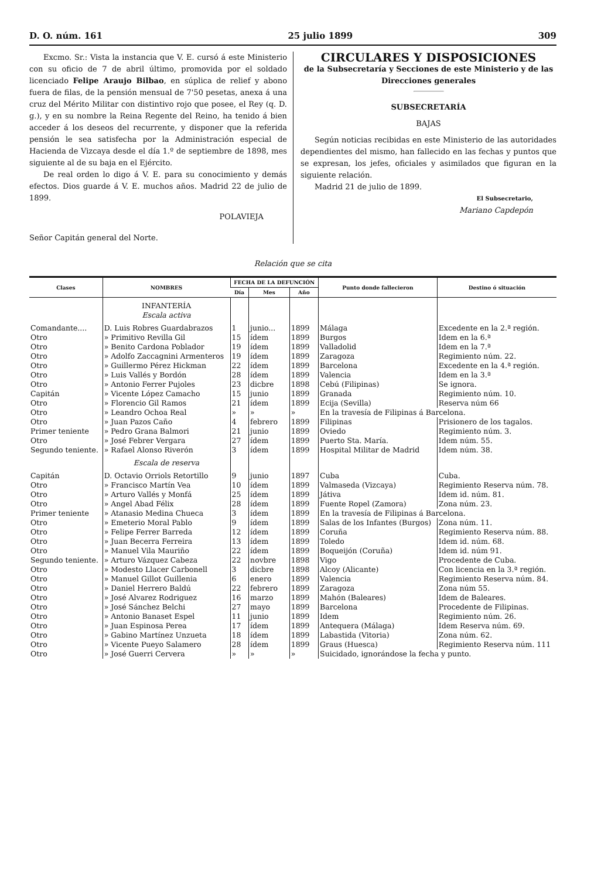D. O. núm. 161 25 julio 1899 309
Excmo. Sr.: Vista la instancia que V. E. cursó á este Ministerio con su oficio de 7 de abril último, promovida por el soldado licenciado Felipe Araujo Bilbao, en súplica de relief y abono fuera de filas, de la pensión mensual de 7'50 pesetas, anexa á una cruz del Mérito Militar con distintivo rojo que posee, el Rey (q. D. g.), y en su nombre la Reina Regente del Reino, ha tenido á bien acceder á los deseos del recurrente, y disponer que la referida pensión le sea satisfecha por la Administración especial de Hacienda de Vizcaya desde el día 1.º de septiembre de 1898, mes siguiente al de su baja en el Ejército.
De real orden lo digo á V. E. para su conocimiento y demás efectos. Dios guarde á V. E. muchos años. Madrid 22 de julio de 1899.
POLAVIEJA
Señor Capitán general del Norte.
CIRCULARES Y DISPOSICIONES
de la Subsecretaría y Secciones de este Ministerio y de las Direcciones generales
SUBSECRETARÍA
BAJAS
Según noticias recibidas en este Ministerio de las autoridades dependientes del mismo, han fallecido en las fechas y puntos que se expresan, los jefes, oficiales y asimilados que figuran en la siguiente relación.
Madrid 21 de julio de 1899.
El Subsecretario,
Mariano Capdepón
Relación que se cita
| Clases | NOMBRES | FECHA DE LA DEFUNCIÓN | | | Punto donde fallecieron | Destino ó situación |
| --- | --- | --- | --- | --- | --- | --- |
| | | Día | Mes | Año | | |
| | INFANTERÍA Escala activa | | | | | |
| Comandante.... | D. Luis Robres Guardabrazos | 1 | junio... | 1899 | Málaga | Excedente en la 2.ª región. |
| Otro | » Primitivo Revilla Gil | 15 | ídem | 1899 | Burgos | Idem en la 6.ª |
| Otro | » Benito Cardona Poblador | 19 | ídem | 1899 | Valladolid | Idem en la 7.ª |
| Otro | » Adolfo Zaccagnini Armenteros | 19 | ídem | 1899 | Zaragoza | Regimiento núm. 22. |
| Otro | » Guillermo Pérez Hickman | 22 | ídem | 1899 | Barcelona | Excedente en la 4.ª región. |
| Otro | » Luis Vallés y Bordón | 28 | ídem | 1899 | Valencia | Idem en la 3.ª |
| Otro | » Antonio Ferrer Pujoles | 23 | dicbre | 1898 | Cebú (Filipinas) | Se ignora. |
| Capitán | » Vicente López Camacho | 15 | junio | 1899 | Granada | Regimiento núm. 10. |
| Otro | » Florencio Gil Ramos | 21 | ídem | 1899 | Ecija (Sevilla) | Reserva núm 66 |
| Otro | » Leandro Ochoa Real | » | » | » | En la travesía de Filipinas á Barcelona. | |
| Otro | » Juan Pazos Caño | 4 | febrero | 1899 | Filipinas | Prisionero de los tagalos. |
| Primer teniente | » Pedro Grana Balmori | 21 | junio | 1899 | Oviedo | Regimiento núm. 3. |
| Otro | » José Febrer Vergara | 27 | ídem | 1899 | Puerto Sta. María. | Idem núm. 55. |
| Segundo teniente. | » Rafael Alonso Riverón | 3 | ídem | 1899 | Hospital Militar de Madrid | Idem núm. 38. |
| | Escala de reserva | | | | | |
| Capitán | D. Octavio Orriols Retortillo | 9 | junio | 1897 | Cuba | Cuba. |
| Otro | » Francisco Martín Vea | 10 | ídem | 1899 | Valmaseda (Vizcaya) | Regimiento Reserva núm. 78. |
| Otro | » Arturo Vallés y Monfá | 25 | ídem | 1899 | Játiva | Idem id. núm. 81. |
| Otro | » Angel Abad Félix | 28 | ídem | 1899 | Fuente Ropel (Zamora) | Zona núm. 23. |
| Primer teniente | » Atanasio Medina Chueca | 3 | ídem | 1899 | En la travesía de Filipinas á Barcelona. | |
| Otro | » Emeterio Moral Pablo | 9 | ídem | 1899 | Salas de los Infantes (Burgos) | Zona núm. 11. |
| Otro | » Felipe Ferrer Barreda | 12 | ídem | 1899 | Coruña | Regimiento Reserva núm. 88. |
| Otro | » Juan Becerra Ferreira | 13 | ídem | 1899 | Toledo | Idem id. núm. 68. |
| Otro | » Manuel Vila Mauriño | 22 | ídem | 1899 | Boqueijón (Coruña) | Idem id. núm 91. |
| Segundo teniente. | » Arturo Vázquez Cabeza | 22 | novbre | 1898 | Vigo | Procedente de Cuba. |
| Otro | » Modesto Llacer Carbonell | 3 | dicbre | 1898 | Alcoy (Alicante) | Con licencia en la 3.ª región. |
| Otro | » Manuel Gillot Guillenia | 6 | enero | 1899 | Valencia | Regimiento Reserva núm. 84. |
| Otro | » Daniel Herrero Baldú | 22 | febrero | 1899 | Zaragoza | Zona núm 55. |
| Otro | » José Alvarez Rodriguez | 16 | marzo | 1899 | Mahón (Baleares) | Idem de Baleares. |
| Otro | » José Sánchez Belchi | 27 | mayo | 1899 | Barcelona | Procedente de Filipinas. |
| Otro | » Antonio Banaset Espel | 11 | junio | 1899 | Idem | Regimiento núm. 26. |
| Otro | » Juan Espinosa Perea | 17 | ídem | 1899 | Antequera (Málaga) | Idem Reserva núm. 69. |
| Otro | » Gabino Martínez Unzueta | 18 | ídem | 1899 | Labastida (Vitoria) | Zona núm. 62. |
| Otro | » Vicente Pueyo Salamero | 28 | ídem | 1899 | Graus (Huesca) | Regimiento Reserva núm. 111 |
| Otro | » José Guerri Cervera | » | » | » | Suicidado, ignorándose la fecha y punto. | |